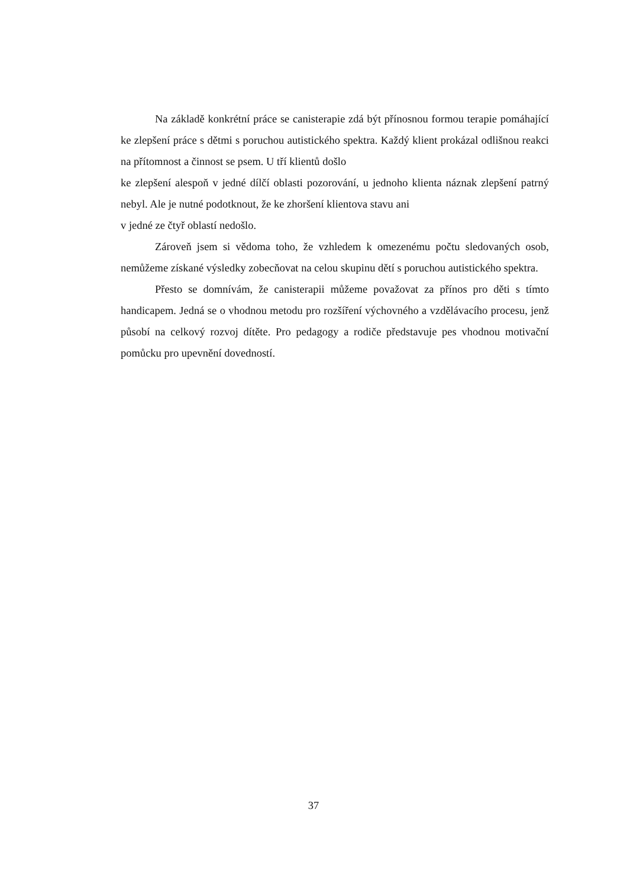Na základě konkrétní práce se canisterapie zdá být přínosnou formou terapie pomáhající ke zlepšení práce s dětmi s poruchou autistického spektra. Každý klient prokázal odlišnou reakci na přítomnost a činnost se psem. U tří klientů došlo
ke zlepšení alespoň v jedné dílčí oblasti pozorování, u jednoho klienta náznak zlepšení patrný nebyl. Ale je nutné podotknout, že ke zhoršení klientova stavu ani
v jedné ze čtyř oblastí nedošlo.
Zároveň jsem si vědoma toho, že vzhledem k omezenému počtu sledovaných osob, nemůžeme získané výsledky zobecňovat na celou skupinu dětí s poruchou autistického spektra.
Přesto se domnívám, že canisterapii můžeme považovat za přínos pro děti s tímto handicapem. Jedná se o vhodnou metodu pro rozšíření výchovného a vzdělávacího procesu, jenž působí na celkový rozvoj dítěte. Pro pedagogy a rodiče představuje pes vhodnou motivační pomůcku pro upevnění dovedností.
37